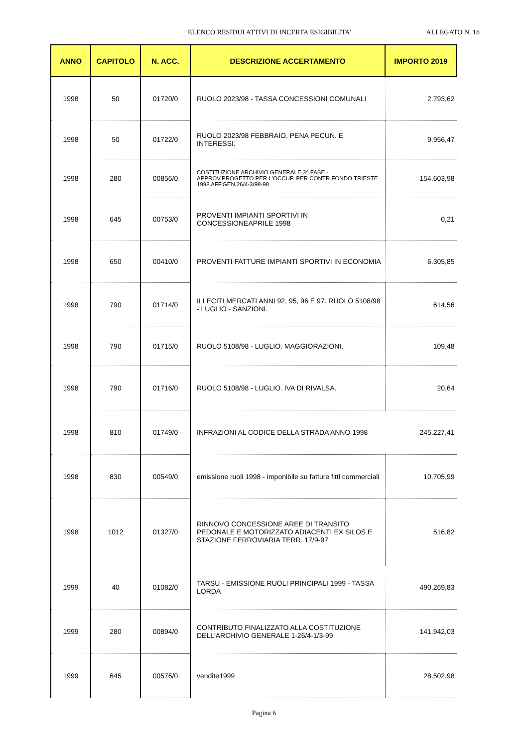ELENCO RESIDUI ATTIVI DI INCERTA ESIGIBILITA' ALLEGATO N. 18
| ANNO | CAPITOLO | N. ACC. | DESCRIZIONE ACCERTAMENTO | IMPORTO 2019 |
| --- | --- | --- | --- | --- |
| 1998 | 50 | 01720/0 | RUOLO 2023/98 - TASSA CONCESSIONI COMUNALI | 2.793,62 |
| 1998 | 50 | 01722/0 | RUOLO 2023/98 FEBBRAIO. PENA PECUN. E INTERESSI. | 9.956,47 |
| 1998 | 280 | 00856/0 | COSTITUZIONE ARCHIVIO GENERALE 3^ FASE - APPROV.PROGETTO PER L'OCCUP. PER CONTR.FONDO TRIESTE 1998 AFF.GEN.26/4-3/98-98 | 154.603,98 |
| 1998 | 645 | 00753/0 | PROVENTI IMPIANTI SPORTIVI IN CONCESSIONEAPRILE 1998 | 0,21 |
| 1998 | 650 | 00410/0 | PROVENTI FATTURE IMPIANTI SPORTIVI IN ECONOMIA | 6.305,85 |
| 1998 | 790 | 01714/0 | ILLECITI MERCATI ANNI 92, 95, 96 E 97. RUOLO 5108/98 - LUGLIO - SANZIONI. | 614,56 |
| 1998 | 790 | 01715/0 | RUOLO 5108/98 - LUGLIO. MAGGIORAZIONI. | 109,48 |
| 1998 | 790 | 01716/0 | RUOLO 5108/98 - LUGLIO. IVA DI RIVALSA. | 20,64 |
| 1998 | 810 | 01749/0 | INFRAZIONI AL CODICE DELLA STRADA ANNO 1998 | 245.227,41 |
| 1998 | 830 | 00549/0 | emissione ruoli 1998 - imponibile su fatture fitti commerciali | 10.705,99 |
| 1998 | 1012 | 01327/0 | RINNOVO CONCESSIONE AREE DI TRANSITO PEDONALE E MOTORIZZATO ADIACENTI EX SILOS E STAZIONE FERROVIARIA TERR. 17/9-97 | 516,82 |
| 1999 | 40 | 01082/0 | TARSU - EMISSIONE RUOLI PRINCIPALI 1999 - TASSA LORDA | 490.269,83 |
| 1999 | 280 | 00894/0 | CONTRIBUTO FINALIZZATO ALLA COSTITUZIONE DELL'ARCHIVIO GENERALE 1-26/4-1/3-99 | 141.942,03 |
| 1999 | 645 | 00576/0 | vendite1999 | 28.502,98 |
Pagina 6